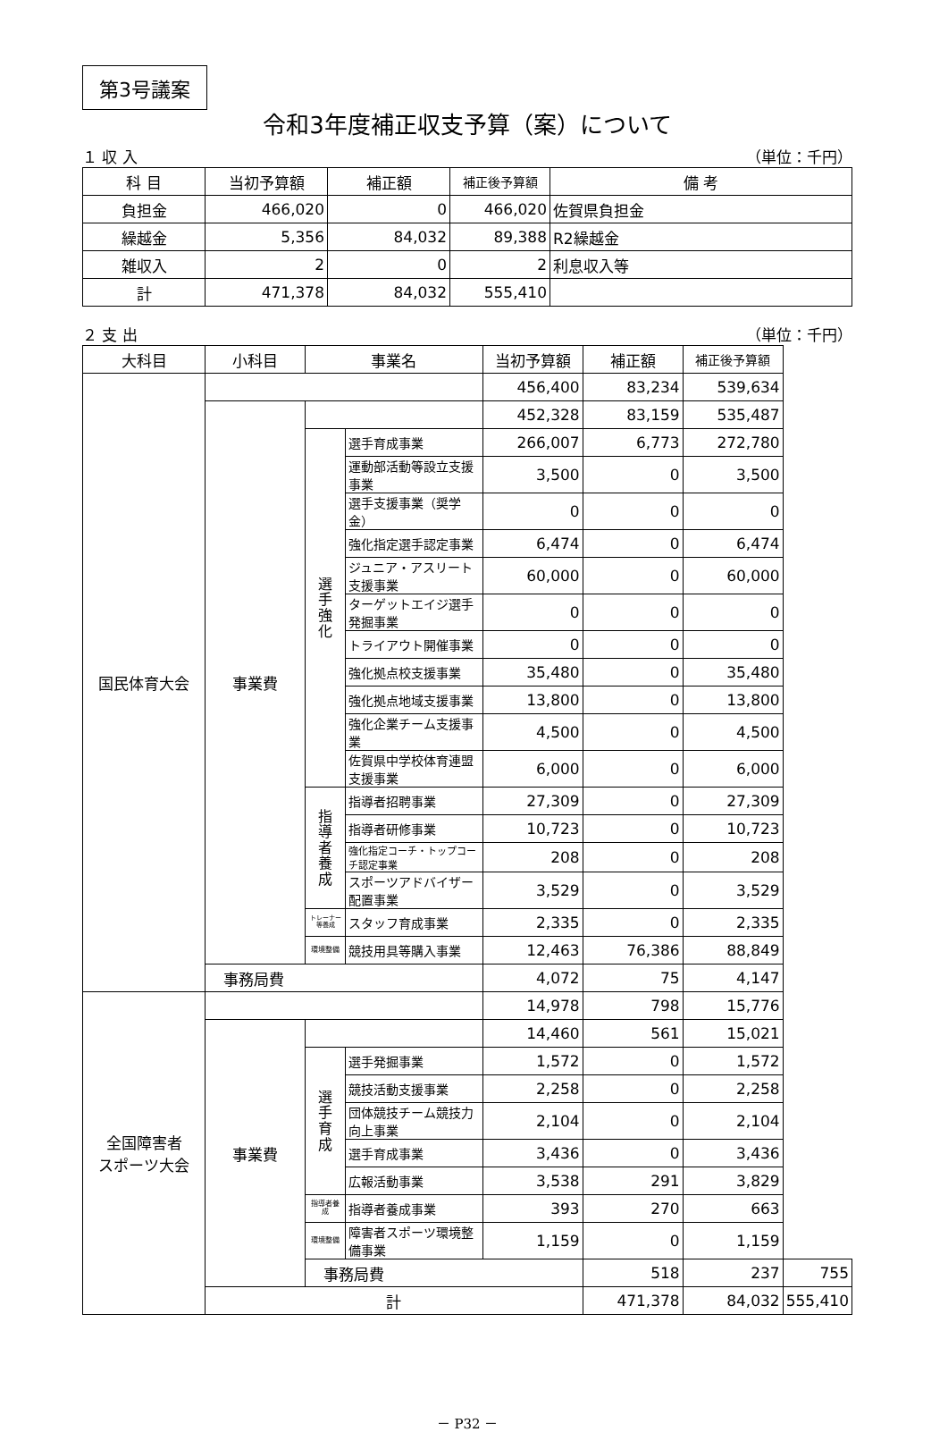第3号議案
令和3年度補正収支予算（案）について
１ 収 入 （単位：千円）
| 科 目 | 当初予算額 | 補正額 | 補正後予算額 | 備 考 |
| --- | --- | --- | --- | --- |
| 負担金 | 466,020 | 0 | 466,020 | 佐賀県負担金 |
| 繰越金 | 5,356 | 84,032 | 89,388 | R2繰越金 |
| 雑収入 | 2 | 0 | 2 | 利息収入等 |
| 計 | 471,378 | 84,032 | 555,410 | |
２ 支 出 （単位：千円）
| 大科目 | 小科目 | 事業名 | | 当初予算額 | 補正額 | 補正後予算額 | |
| --- | --- | --- | --- | --- | --- | --- | --- |
| 国民体育大会 | | | | 456,400 | 83,234 | 539,634 | |
| | 事業費 | | | 452,328 | 83,159 | 535,487 | |
| | | 選 手 強 化 | 選手育成事業 | 266,007 | 6,773 | 272,780 | |
| | | | 運動部活動等設立支援事業 | 3,500 | 0 | 3,500 | |
| | | | 選手支援事業（奨学金） | 0 | 0 | 0 | |
| | | | 強化指定選手認定事業 | 6,474 | 0 | 6,474 | |
| | | | ジュニア・アスリート支援事業 | 60,000 | 0 | 60,000 | |
| | | | ターゲットエイジ選手発掘事業 | 0 | 0 | 0 | |
| | | | トライアウト開催事業 | 0 | 0 | 0 | |
| | | | 強化拠点校支援事業 | 35,480 | 0 | 35,480 | |
| | | | 強化拠点地域支援事業 | 13,800 | 0 | 13,800 | |
| | | | 強化企業チーム支援事業 | 4,500 | 0 | 4,500 | |
| | | | 佐賀県中学校体育連盟支援事業 | 6,000 | 0 | 6,000 | |
| | | 指 導 者 養 成 | 指導者招聘事業 | 27,309 | 0 | 27,309 | |
| | | | 指導者研修事業 | 10,723 | 0 | 10,723 | |
| | | | 強化指定コーチ・トップコーチ認定事業 | 208 | 0 | 208 | |
| | | | スポーツアドバイザー配置事業 | 3,529 | 0 | 3,529 | |
| | | トレーナー等養成 | スタッフ育成事業 | 2,335 | 0 | 2,335 | |
| | | 環境整備 | 競技用具等購入事業 | 12,463 | 76,386 | 88,849 | |
| | 事務局費 | | | 4,072 | 75 | 4,147 | |
| 全国障害者 スポーツ大会 | | | | 14,978 | 798 | 15,776 | |
| | 事業費 | | | 14,460 | 561 | 15,021 | |
| | | 選 手 育 成 | 選手発掘事業 | 1,572 | 0 | 1,572 | |
| | | | 競技活動支援事業 | 2,258 | 0 | 2,258 | |
| | | | 団体競技チーム競技力向上事業 | 2,104 | 0 | 2,104 | |
| | | | 選手育成事業 | 3,436 | 0 | 3,436 | |
| | | | 広報活動事業 | 3,538 | 291 | 3,829 | |
| | | 指導者養成 | 指導者養成事業 | 393 | 270 | 663 | |
| | | 環境整備 | 障害者スポーツ環境整備事業 | 1,159 | 0 | 1,159 | |
| | | 事務局費 | | | 518 | 237 | 755 |
| | 計 | | | | 471,378 | 84,032 | 555,410 |
－ P32 －